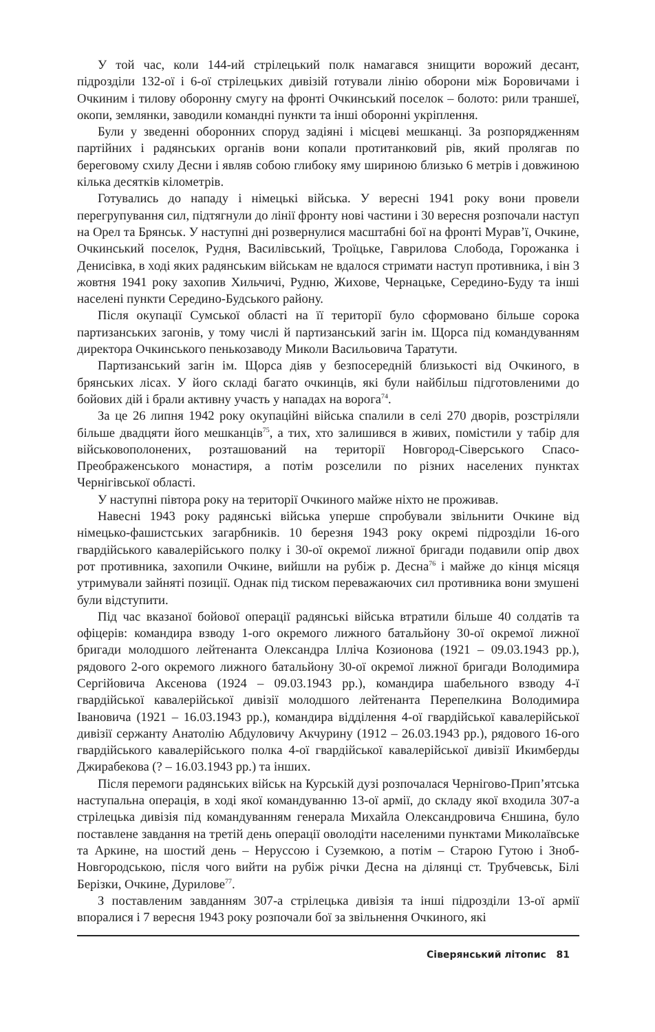У той час, коли 144-ий стрілецький полк намагався знищити ворожий десант, підрозділи 132-ої і 6-ої стрілецьких дивізій готували лінію оборони між Боровичами і Очкиним і тилову оборонну смугу на фронті Очкинський поселок – болото: рили траншеї, окопи, землянки, заводили командні пункти та інші оборонні укріплення.
Були у зведенні оборонних споруд задіяні і місцеві мешканці. За розпорядженням партійних і радянських органів вони копали протитанковий рів, який пролягав по береговому схилу Десни і являв собою глибоку яму шириною близько 6 метрів і довжиною кілька десятків кілометрів.
Готувались до нападу і німецькі війська. У вересні 1941 року вони провели перегрупування сил, підтягнули до лінії фронту нові частини і 30 вересня розпочали наступ на Орел та Брянськ. У наступні дні розвернулися масштабні бої на фронті Мурав’ї, Очкине, Очкинський поселок, Рудня, Василівський, Троїцьке, Гаврилова Слобода, Горожанка і Денисівка, в ході яких радянським військам не вдалося стримати наступ противника, і він 3 жовтня 1941 року захопив Хильчичі, Рудню, Жихове, Чернацьке, Середино-Буду та інші населені пункти Середино-Будського району.
Після окупації Сумської області на її території було сформовано більше сорока партизанських загонів, у тому числі й партизанський загін ім. Щорса під командуванням директора Очкинського пенькозаводу Миколи Васильовича Таратути.
Партизанський загін ім. Щорса діяв у безпосередній близькості від Очкиного, в брянських лісах. У його складі багато очкинців, які були найбільш підготовленими до бойових дій і брали активну участь у нападах на ворога<sup>74</sup>.
За це 26 липня 1942 року окупаційні війська спалили в селі 270 дворів, розстріляли більше двадцяти його мешканців<sup>75</sup>, а тих, хто залишився в живих, помістили у табір для військовополонених, розташований на території Новгород-Сіверського Спасо-Преображенського монастиря, а потім розселили по різних населених пунктах Чернігівської області.
У наступні півтора року на території Очкиного майже ніхто не проживав.
Навесні 1943 року радянські війська уперше спробували звільнити Очкине від німецько-фашистських загарбників. 10 березня 1943 року окремі підрозділи 16-ого гвардійського кавалерійського полку і 30-ої окремої лижної бригади подавили опір двох рот противника, захопили Очкине, вийшли на рубіж р. Десна<sup>76</sup> і майже до кінця місяця утримували зайняті позиції. Однак під тиском переважаючих сил противника вони змушені були відступити.
Під час вказаної бойової операції радянські війська втратили більше 40 солдатів та офіцерів: командира взводу 1-ого окремого лижного батальйону 30-ої окремої лижної бригади молодшого лейтенанта Олександра Ілліча Козионова (1921 – 09.03.1943 рр.), рядового 2-ого окремого лижного батальйону 30-ої окремої лижної бригади Володимира Сергійовича Аксенова (1924 – 09.03.1943 рр.), командира шабельного взводу 4-ї гвардійської кавалерійської дивізії молодшого лейтенанта Перепелкина Володимира Івановича (1921 – 16.03.1943 рр.), командира відділення 4-ої гвардійської кавалерійської дивізії сержанту Анатолію Абдуловичу Акчурину (1912 – 26.03.1943 рр.), рядового 16-ого гвардійського кавалерійського полка 4-ої гвардійської кавалерійської дивізії Икимберды Джирабекова (? – 16.03.1943 рр.) та інших.
Після перемоги радянських військ на Курській дузі розпочалася Чернігово-Прип’ятська наступальна операція, в ході якої командуванню 13-ої армії, до складу якої входила 307-а стрілецька дивізія під командуванням генерала Михайла Олександровича Єншина, було поставлене завдання на третій день операції оволодіти населеними пунктами Миколаївське та Аркине, на шостий день – Нерусcою і Суземкою, а потім – Старою Гутою і Зноб-Новгородською, після чого вийти на рубіж річки Десна на ділянці ст. Трубчевськ, Білі Берізки, Очкине, Дурилове<sup>77</sup>.
З поставленим завданням 307-а стрілецька дивізія та інші підрозділи 13-ої армії впоралися і 7 вересня 1943 року розпочали бої за звільнення Очкиного, які
Сіверянський літопис 81